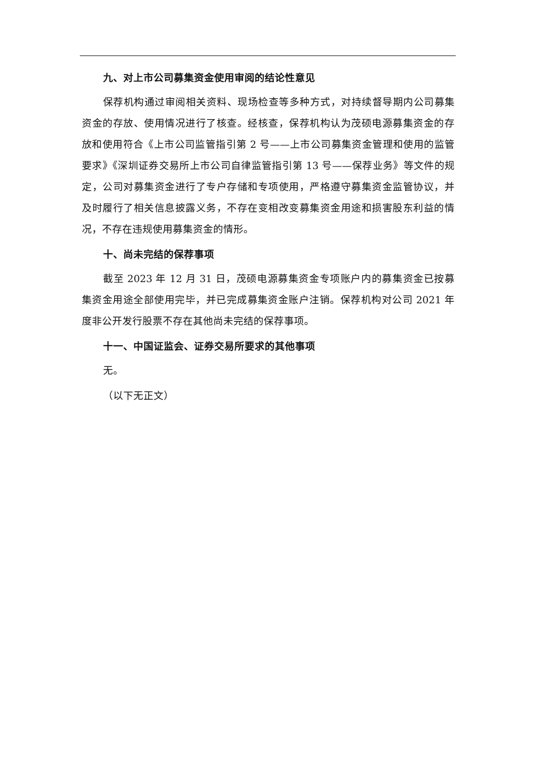九、对上市公司募集资金使用审阅的结论性意见
保荐机构通过审阅相关资料、现场检查等多种方式，对持续督导期内公司募集资金的存放、使用情况进行了核查。经核查，保荐机构认为茂硕电源募集资金的存放和使用符合《上市公司监管指引第 2 号——上市公司募集资金管理和使用的监管要求》《深圳证券交易所上市公司自律监管指引第 13 号——保荐业务》等文件的规定，公司对募集资金进行了专户存储和专项使用，严格遵守募集资金监管协议，并及时履行了相关信息披露义务，不存在变相改变募集资金用途和损害股东利益的情况，不存在违规使用募集资金的情形。
十、尚未完结的保荐事项
截至 2023 年 12 月 31 日，茂硕电源募集资金专项账户内的募集资金已按募集资金用途全部使用完毕，并已完成募集资金账户注销。保荐机构对公司 2021 年度非公开发行股票不存在其他尚未完结的保荐事项。
十一、中国证监会、证券交易所要求的其他事项
无。
（以下无正文）